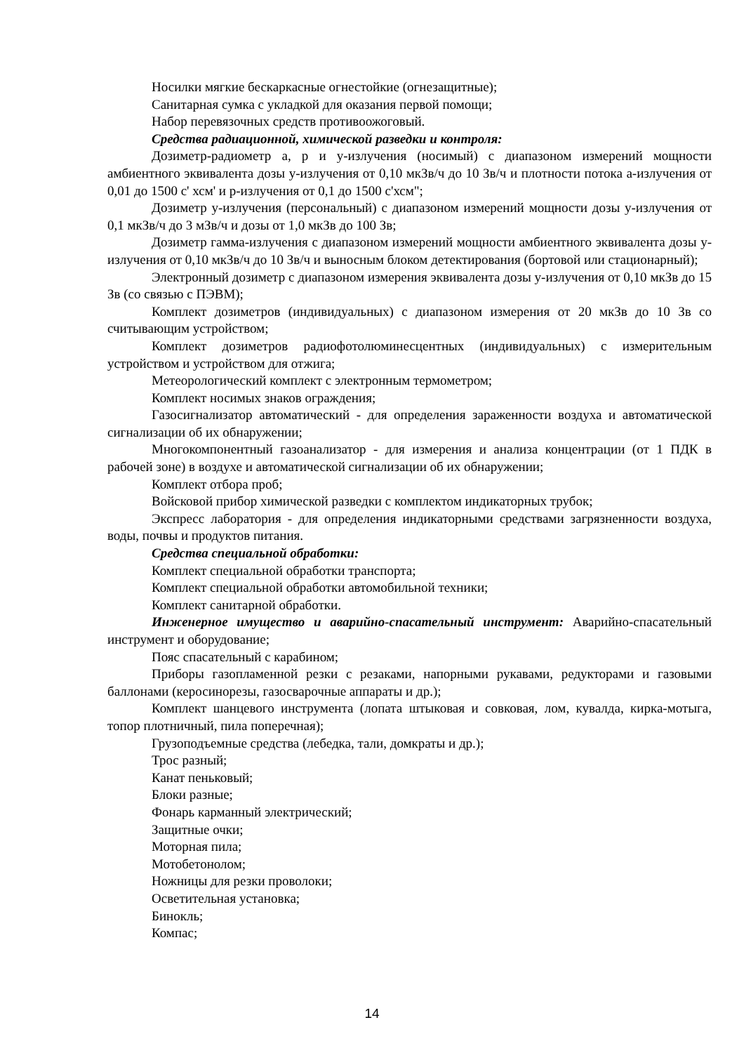Носилки мягкие бескаркасные огнестойкие (огнезащитные);
Санитарная сумка с укладкой для оказания первой помощи;
Набор перевязочных средств противоожоговый.
Средства радиационной, химической разведки и контроля:
Дозиметр-радиометр а, р и у-излучения (носимый) с диапазоном измерений мощности амбиентного эквивалента дозы у-излучения от 0,10 мкЗв/ч до 10 Зв/ч и плотности потока а-излучения от 0,01 до 1500 с' хсм' и р-излучения от 0,1 до 1500 с'хсм";
Дозиметр у-излучения (персональный) с диапазоном измерений мощности дозы у-излучения от 0,1 мкЗв/ч до 3 мЗв/ч и дозы от 1,0 мкЗв до 100 Зв;
Дозиметр гамма-излучения с диапазоном измерений мощности амбиентного эквивалента дозы у-излучения от 0,10 мкЗв/ч до 10 Зв/ч и выносным блоком детектирования (бортовой или стационарный);
Электронный дозиметр с диапазоном измерения эквивалента дозы у-излучения от 0,10 мкЗв до 15 Зв (со связью с ПЭВМ);
Комплект дозиметров (индивидуальных) с диапазоном измерения от 20 мкЗв до 10 Зв со считывающим устройством;
Комплект дозиметров радиофотолюминесцентных (индивидуальных) с измерительным устройством и устройством для отжига;
Метеорологический комплект с электронным термометром;
Комплект носимых знаков ограждения;
Газосигнализатор автоматический - для определения зараженности воздуха и автоматической сигнализации об их обнаружении;
Многокомпонентный газоанализатор - для измерения и анализа концентрации (от 1 ПДК в рабочей зоне) в воздухе и автоматической сигнализации об их обнаружении;
Комплект отбора проб;
Войсковой прибор химической разведки с комплектом индикаторных трубок;
Экспресс лаборатория - для определения индикаторными средствами загрязненности воздуха, воды, почвы и продуктов питания.
Средства специальной обработки:
Комплект специальной обработки транспорта;
Комплект специальной обработки автомобильной техники;
Комплект санитарной обработки.
Инженерное имущество и аварийно-спасательный инструмент: Аварийно-спасательный инструмент и оборудование;
Пояс спасательный с карабином;
Приборы газопламенной резки с резаками, напорными рукавами, редукторами и газовыми баллонами (керосинорезы, газосварочные аппараты и др.);
Комплект шанцевого инструмента (лопата штыковая и совковая, лом, кувалда, кирка-мотыга, топор плотничный, пила поперечная);
Грузоподъемные средства (лебедка, тали, домкраты и др.);
Трос разный;
Канат пеньковый;
Блоки разные;
Фонарь карманный электрический;
Защитные очки;
Моторная пила;
Мотобетонолом;
Ножницы для резки проволоки;
Осветительная установка;
Бинокль;
Компас;
14